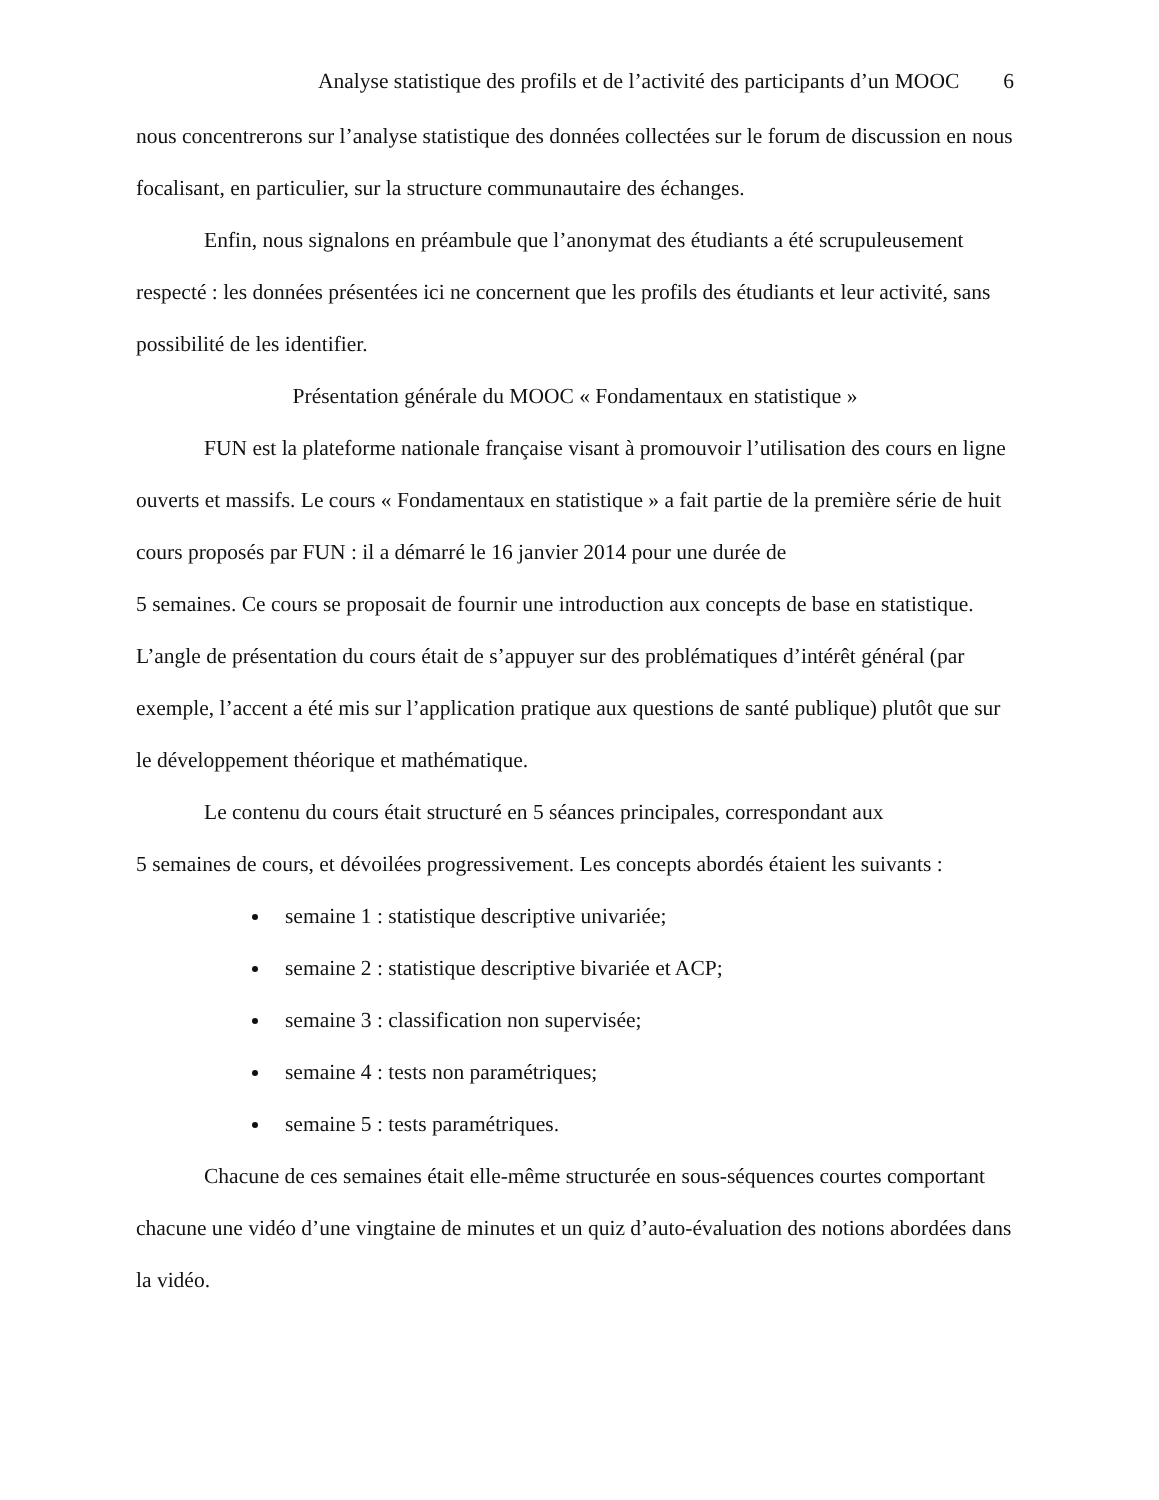Analyse statistique des profils et de l’activité des participants d’un MOOC 6
nous concentrerons sur l’analyse statistique des données collectées sur le forum de discussion en nous focalisant, en particulier, sur la structure communautaire des échanges.
Enfin, nous signalons en préambule que l’anonymat des étudiants a été scrupuleusement respecté : les données présentées ici ne concernent que les profils des étudiants et leur activité, sans possibilité de les identifier.
Présentation générale du MOOC « Fondamentaux en statistique »
FUN est la plateforme nationale française visant à promouvoir l’utilisation des cours en ligne ouverts et massifs. Le cours « Fondamentaux en statistique » a fait partie de la première série de huit cours proposés par FUN : il a démarré le 16 janvier 2014 pour une durée de
5 semaines. Ce cours se proposait de fournir une introduction aux concepts de base en statistique. L’angle de présentation du cours était de s’appuyer sur des problématiques d’intérêt général (par exemple, l’accent a été mis sur l’application pratique aux questions de santé publique) plutôt que sur le développement théorique et mathématique.
Le contenu du cours était structuré en 5 séances principales, correspondant aux
5 semaines de cours, et dévoilées progressivement. Les concepts abordés étaient les suivants :
semaine 1 : statistique descriptive univariée;
semaine 2 : statistique descriptive bivariée et ACP;
semaine 3 : classification non supervisée;
semaine 4 : tests non paramétriques;
semaine 5 : tests paramétriques.
Chacune de ces semaines était elle-même structurée en sous-séquences courtes comportant chacune une vidéo d’une vingtaine de minutes et un quiz d’auto-évaluation des notions abordées dans la vidéo.